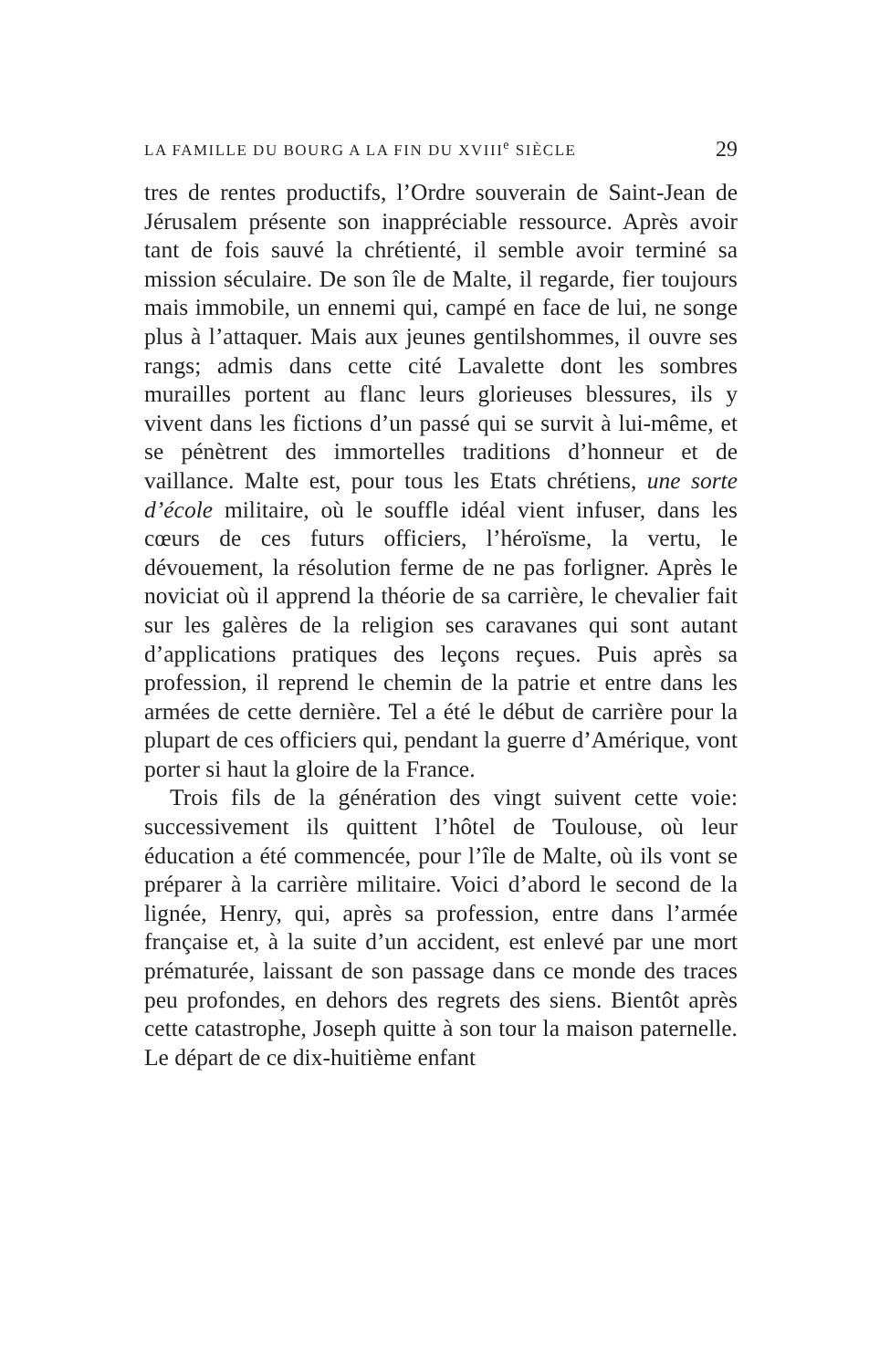LA FAMILLE DU BOURG A LA FIN DU XVIII<sup>e</sup> SIÈCLE 29
tres de rentes productifs, l’Ordre souverain de Saint-Jean de Jérusalem présente son inappréciable ressource. Après avoir tant de fois sauvé la chrétienté, il semble avoir terminé sa mission séculaire. De son île de Malte, il regarde, fier toujours mais immobile, un ennemi qui, campé en face de lui, ne songe plus à l’attaquer. Mais aux jeunes gentilshommes, il ouvre ses rangs; admis dans cette cité Lavalette dont les sombres murailles portent au flanc leurs glorieuses blessures, ils y vivent dans les fictions d’un passé qui se survit à lui-même, et se pénètrent des immortelles traditions d’honneur et de vaillance. Malte est, pour tous les Etats chrétiens, une sorte d’école militaire, où le souffle idéal vient infuser, dans les cœurs de ces futurs officiers, l’héroïsme, la vertu, le dévouement, la résolution ferme de ne pas forligner. Après le noviciat où il apprend la théorie de sa carrière, le chevalier fait sur les galères de la religion ses caravanes qui sont autant d’applications pratiques des leçons reçues. Puis après sa profession, il reprend le chemin de la patrie et entre dans les armées de cette dernière. Tel a été le début de carrière pour la plupart de ces officiers qui, pendant la guerre d’Amérique, vont porter si haut la gloire de la France.
Trois fils de la génération des vingt suivent cette voie: successivement ils quittent l’hôtel de Toulouse, où leur éducation a été commencée, pour l’île de Malte, où ils vont se préparer à la carrière militaire. Voici d’abord le second de la lignée, Henry, qui, après sa profession, entre dans l’armée française et, à la suite d’un accident, est enlevé par une mort prématurée, laissant de son passage dans ce monde des traces peu profondes, en dehors des regrets des siens. Bientôt après cette catastrophe, Joseph quitte à son tour la maison paternelle. Le départ de ce dix-huitième enfant